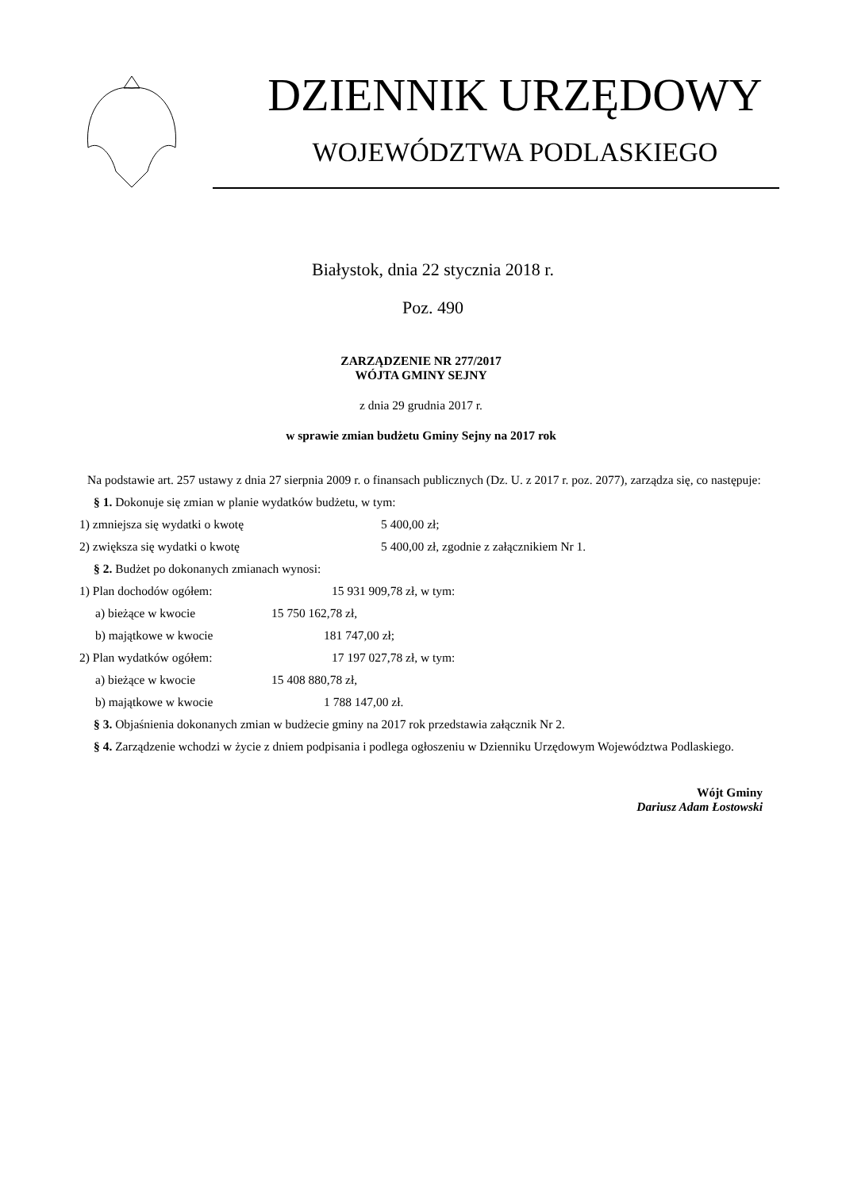DZIENNIK URZĘDOWY
WOJEWÓDZTWA PODLASKIEGO
Białystok, dnia 22 stycznia 2018 r.
Poz. 490
ZARZĄDZENIE NR 277/2017
WÓJTA GMINY SEJNY
z dnia 29 grudnia 2017 r.
w sprawie zmian budżetu Gminy Sejny na 2017 rok
Na podstawie art. 257 ustawy z dnia 27 sierpnia 2009 r. o finansach publicznych (Dz. U. z 2017 r. poz. 2077), zarządza się, co następuje:
§ 1. Dokonuje się zmian w planie wydatków budżetu, w tym:
1) zmniejsza się wydatki o kwotę 5 400,00 zł;
2) zwiększa się wydatki o kwotę 5 400,00 zł, zgodnie z załącznikiem Nr 1.
§ 2. Budżet po dokonanych zmianach wynosi:
1) Plan dochodów ogółem: 15 931 909,78 zł, w tym:
a) bieżące w kwocie 15 750 162,78 zł,
b) majątkowe w kwocie 181 747,00 zł;
2) Plan wydatków ogółem: 17 197 027,78 zł, w tym:
a) bieżące w kwocie 15 408 880,78 zł,
b) majątkowe w kwocie 1 788 147,00 zł.
§ 3. Objaśnienia dokonanych zmian w budżecie gminy na 2017 rok przedstawia załącznik Nr 2.
§ 4. Zarządzenie wchodzi w życie z dniem podpisania i podlega ogłoszeniu w Dzienniku Urzędowym Województwa Podlaskiego.
Wójt Gminy
Dariusz Adam Łostowski